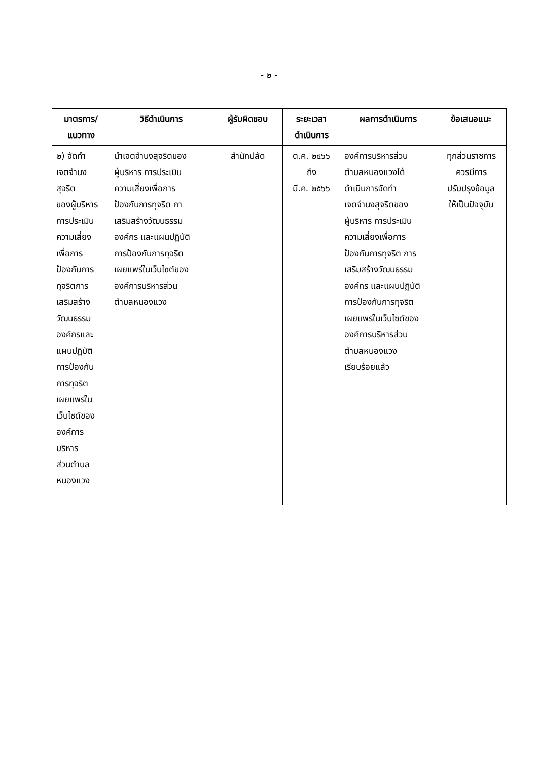- ๒ -
| มาตรการ/ แนวทาง | วิธีดำเนินการ | ผู้รับผิดชอบ | ระยะเวลา ดำเนินการ | ผลการดำเนินการ | ข้อเสนอแนะ |
| --- | --- | --- | --- | --- | --- |
| ๒) จัดทำ เจตจำนง สุจริต ของผู้บริหาร การประเมิน ความเสี่ยง เพื่อการ ป้องกันการ ทุจริตการ เสริมสร้าง วัฒนธรรม องค์กรและ แผนปฏิบัติ การป้องกัน การทุจริต เผยแพร่ใน เว็บไซต์ของ องค์การ บริหาร ส่วนตำบล หนองแวง | นำเจตจำนงสุจริตของ ผู้บริหาร การประเมิน ความเสี่ยงเพื่อการ ป้องกันการทุจริต กา เสริมสร้างวัฒนธรรม องค์กร และแผนปฏิบัติ การป้องกันการทุจริต เผยแพร่ในเว็บไซต์ของ องค์การบริหารส่วน ตำบลหนองแวง | สำนักปลัด | ต.ค. ๒๕๖๖ ถึง มี.ค. ๒๕๖๖ | องค์การบริหารส่วน ตำบลหนองแวงได้ ดำเนินการจัดทำ เจตจำนงสุจริตของ ผู้บริหาร การประเมิน ความเสี่ยงเพื่อการ ป้องกันการทุจริต การ เสริมสร้างวัฒนธรรม องค์กร และแผนปฏิบัติ การป้องกันการทุจริต เผยแพร่ในเว็บไซต์ของ องค์การบริหารส่วน ตำบลหนองแวง เรียบร้อยแล้ว | ทุกส่วนราชการ ควรมีการ ปรับปรุงข้อมูล ให้เป็นปัจจุบัน |